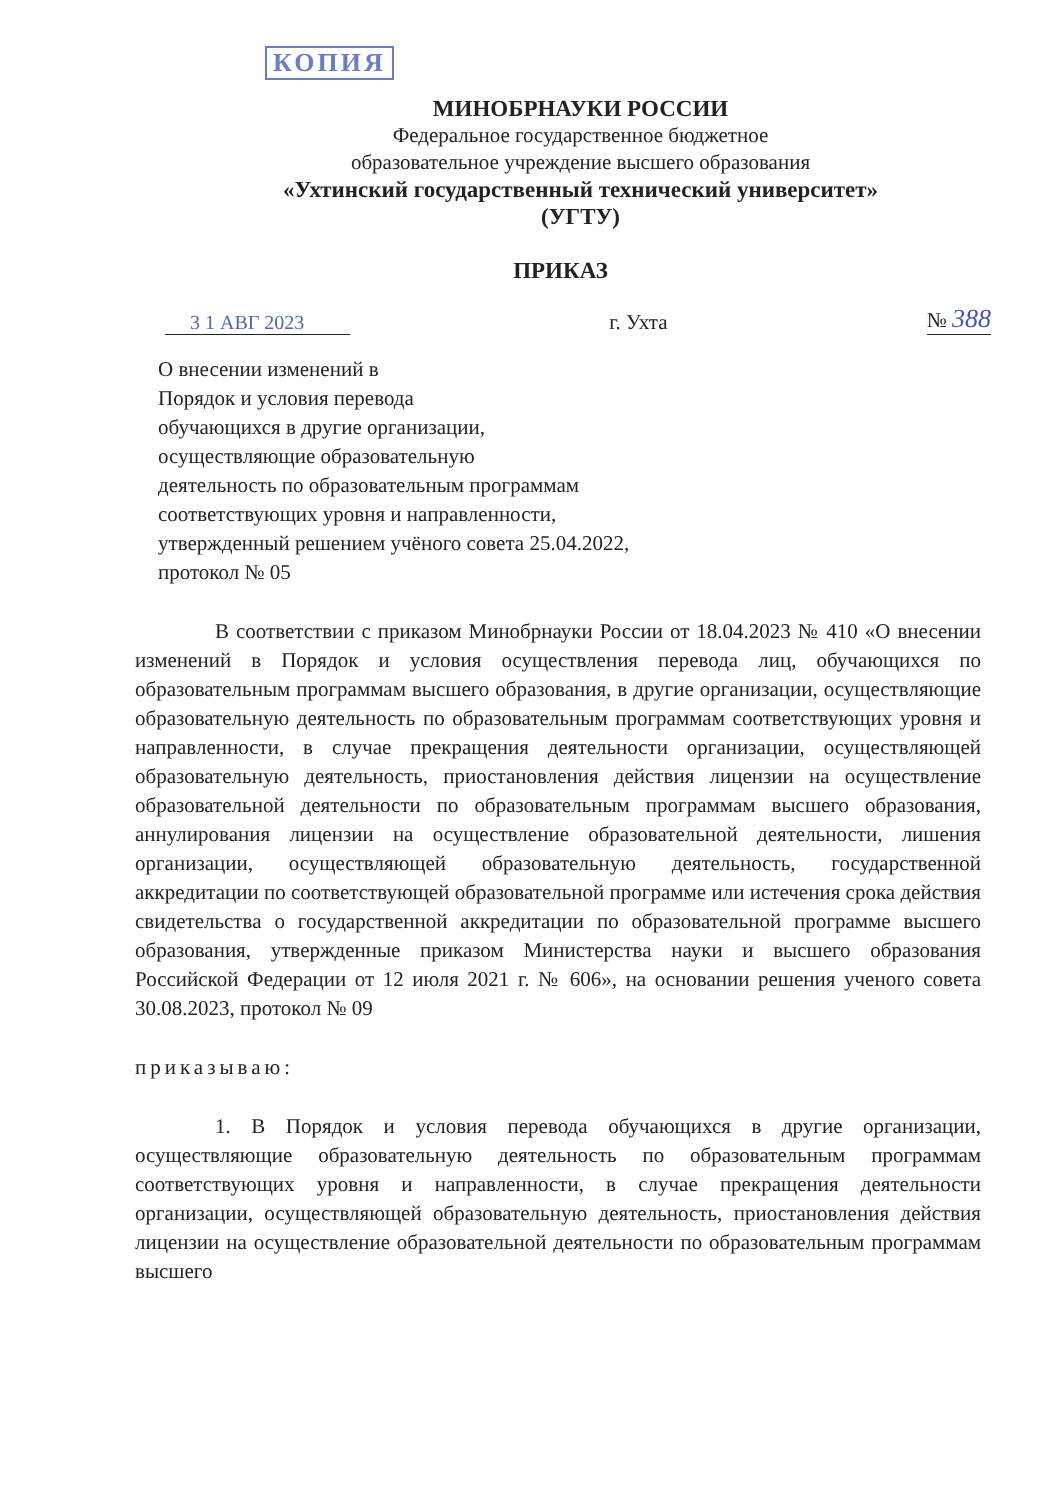КОПИЯ
МИНОБРНАУКИ РОССИИ
Федеральное государственное бюджетное
образовательное учреждение высшего образования
«Ухтинский государственный технический университет»
(УГТУ)
ПРИКАЗ
3 1 АВГ 2023
г. Ухта
№ 388
О внесении изменений в
Порядок и условия перевода
обучающихся в другие организации,
осуществляющие образовательную
деятельность по образовательным программам
соответствующих уровня и направленности,
утвержденный решением учёного совета 25.04.2022,
протокол № 05
В соответствии с приказом Минобрнауки России от 18.04.2023 № 410 «О внесении изменений в Порядок и условия осуществления перевода лиц, обучающихся по образовательным программам высшего образования, в другие организации, осуществляющие образовательную деятельность по образовательным программам соответствующих уровня и направленности, в случае прекращения деятельности организации, осуществляющей образовательную деятельность, приостановления действия лицензии на осуществление образовательной деятельности по образовательным программам высшего образования, аннулирования лицензии на осуществление образовательной деятельности, лишения организации, осуществляющей образовательную деятельность, государственной аккредитации по соответствующей образовательной программе или истечения срока действия свидетельства о государственной аккредитации по образовательной программе высшего образования, утвержденные приказом Министерства науки и высшего образования Российской Федерации от 12 июля 2021 г. № 606», на основании решения ученого совета 30.08.2023, протокол № 09
приказываю:
1. В Порядок и условия перевода обучающихся в другие организации, осуществляющие образовательную деятельность по образовательным программам соответствующих уровня и направленности, в случае прекращения деятельности организации, осуществляющей образовательную деятельность, приостановления действия лицензии на осуществление образовательной деятельности по образовательным программам высшего